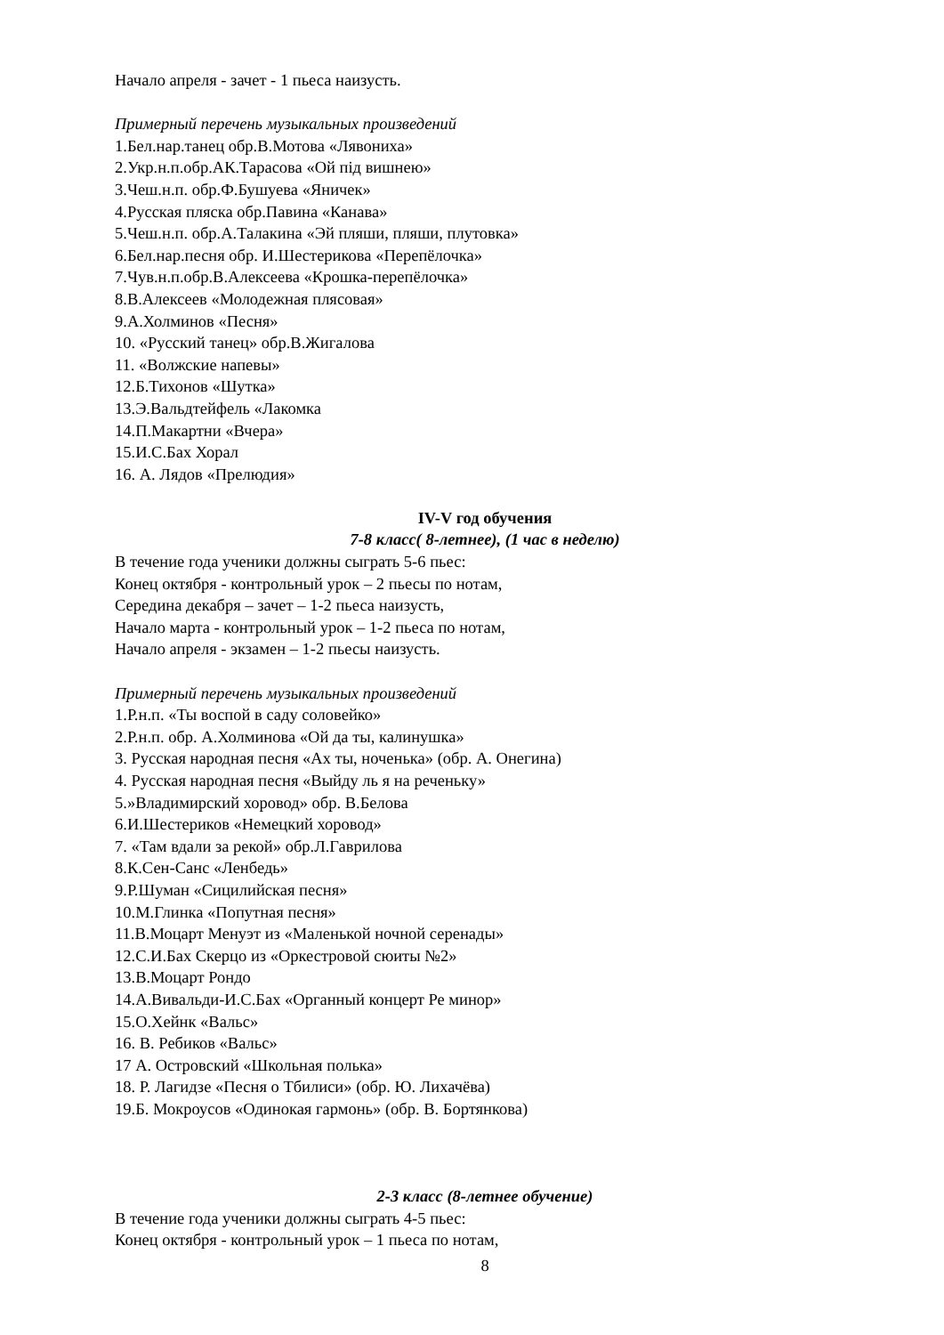Начало апреля - зачет - 1 пьеса наизусть.
Примерный перечень музыкальных произведений
1.Бел.нар.танец обр.В.Мотова «Лявониха»
2.Укр.н.п.обр.АК.Тарасова «Ой під вишнею»
3.Чеш.н.п. обр.Ф.Бушуева «Яничек»
4.Русская пляска обр.Павина «Канава»
5.Чеш.н.п. обр.А.Талакина «Эй пляши, пляши, плутовка»
6.Бел.нар.песня обр. И.Шестерикова «Перепёлочка»
7.Чув.н.п.обр.В.Алексеева «Крошка-перепёлочка»
8.В.Алексеев «Молодежная плясовая»
9.А.Холминов «Песня»
10. «Русский танец» обр.В.Жигалова
11. «Волжские напевы»
12.Б.Тихонов «Шутка»
13.Э.Вальдтейфель «Лакомка
14.П.Макартни «Вчера»
15.И.С.Бах Хорал
16. А. Лядов «Прелюдия»
IV-V год обучения
7-8 класс( 8-летнее), (1 час в неделю)
В течение года ученики должны сыграть 5-6 пьес:
Конец октября - контрольный урок – 2 пьесы по нотам,
Середина декабря – зачет – 1-2 пьеса наизусть,
Начало марта - контрольный урок – 1-2 пьеса по нотам,
Начало апреля - экзамен – 1-2 пьесы наизусть.
Примерный перечень музыкальных произведений
1.Р.н.п. «Ты воспой в саду соловейко»
2.Р.н.п. обр. А.Холминова «Ой да ты, калинушка»
3. Русская народная песня «Ах ты, ноченька» (обр. А. Онегина)
4. Русская народная песня «Выйду ль я на реченьку»
5.»Владимирский хоровод» обр. В.Белова
6.И.Шестериков «Немецкий хоровод»
7. «Там вдали за рекой» обр.Л.Гаврилова
8.К.Сен-Санс «Ленбедь»
9.Р.Шуман «Сицилийская песня»
10.М.Глинка «Попутная песня»
11.В.Моцарт Менуэт из «Маленькой ночной серенады»
12.С.И.Бах Скерцо из «Оркестровой сюиты №2»
13.В.Моцарт Рондо
14.А.Вивальди-И.С.Бах «Органный концерт Ре минор»
15.О.Хейнк «Вальс»
16. В. Ребиков «Вальс»
17 А. Островский «Школьная полька»
18. Р. Лагидзе «Песня о Тбилиси» (обр. Ю. Лихачёва)
19.Б. Мокроусов «Одинокая гармонь» (обр. В. Бортянкова)
2-3 класс (8-летнее обучение)
В течение года ученики должны сыграть 4-5 пьес:
Конец октября - контрольный урок – 1 пьеса по нотам,
8